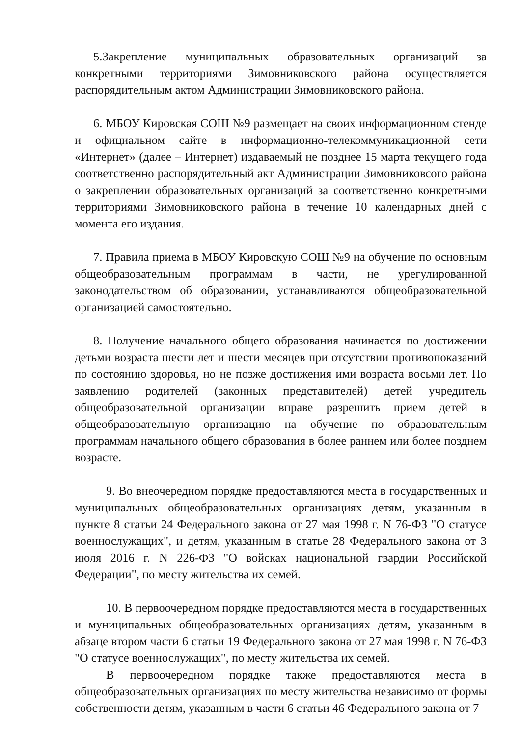5.Закрепление муниципальных образовательных организаций за конкретными территориями Зимовниковского района осуществляется распорядительным актом Администрации Зимовниковского района.
6. МБОУ Кировская СОШ №9 размещает на своих информационном стенде и официальном сайте в информационно-телекоммуникационной сети «Интернет» (далее – Интернет) издаваемый не позднее 15 марта текущего года соответственно распорядительный акт Администрации Зимовниковсого района о закреплении образовательных организаций за соответственно конкретными территориями Зимовниковского района в течение 10 календарных дней с момента его издания.
7. Правила приема в МБОУ Кировскую СОШ №9 на обучение по основным общеобразовательным программам в части, не урегулированной законодательством об образовании, устанавливаются общеобразовательной организацией самостоятельно.
8. Получение начального общего образования начинается по достижении детьми возраста шести лет и шести месяцев при отсутствии противопоказаний по состоянию здоровья, но не позже достижения ими возраста восьми лет. По заявлению родителей (законных представителей) детей учредитель общеобразовательной организации вправе разрешить прием детей в общеобразовательную организацию на обучение по образовательным программам начального общего образования в более раннем или более позднем возрасте.
9. Во внеочередном порядке предоставляются места в государственных и муниципальных общеобразовательных организациях детям, указанным в пункте 8 статьи 24 Федерального закона от 27 мая 1998 г. N 76-ФЗ "О статусе военнослужащих", и детям, указанным в статье 28 Федерального закона от 3 июля 2016 г. N 226-ФЗ "О войсках национальной гвардии Российской Федерации", по месту жительства их семей.
10. В первоочередном порядке предоставляются места в государственных и муниципальных общеобразовательных организациях детям, указанным в абзаце втором части 6 статьи 19 Федерального закона от 27 мая 1998 г. N 76-ФЗ "О статусе военнослужащих", по месту жительства их семей.
В первоочередном порядке также предоставляются места в общеобразовательных организациях по месту жительства независимо от формы собственности детям, указанным в части 6 статьи 46 Федерального закона от 7